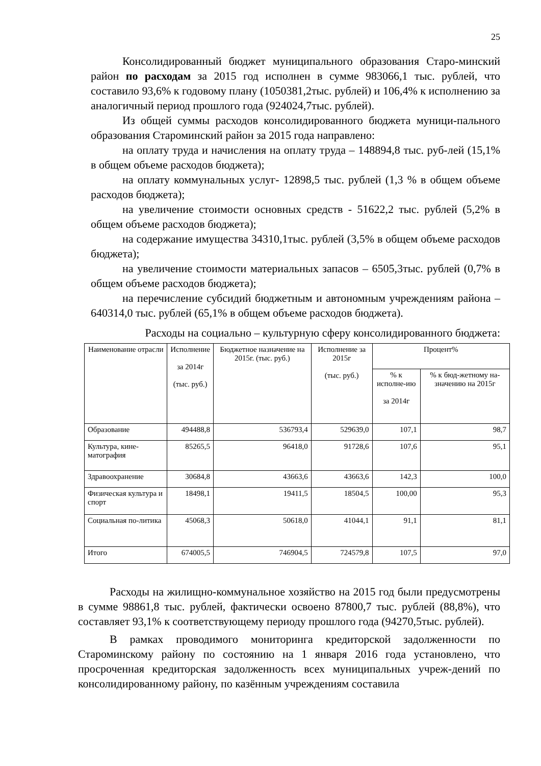25
Консолидированный бюджет муниципального образования Старо-минский район по расходам за 2015 год исполнен в сумме 983066,1 тыс. рублей, что составило 93,6% к годовому плану (1050381,2тыс. рублей) и 106,4% к исполнению за аналогичный период прошлого года (924024,7тыс. рублей).
Из общей суммы расходов консолидированного бюджета муници-пального образования Староминский район за 2015 года направлено:
на оплату труда и начисления на оплату труда – 148894,8 тыс. руб-лей (15,1% в общем объеме расходов бюджета);
на оплату коммунальных услуг- 12898,5 тыс. рублей (1,3 % в общем объеме расходов бюджета);
на увеличение стоимости основных средств - 51622,2 тыс. рублей (5,2% в общем объеме расходов бюджета);
на содержание имущества 34310,1тыс. рублей (3,5% в общем объеме расходов бюджета);
на увеличение стоимости материальных запасов – 6505,3тыс. рублей (0,7% в общем объеме расходов бюджета);
на перечисление субсидий бюджетным и автономным учреждениям района – 640314,0 тыс. рублей (65,1% в общем объеме расходов бюджета).
Расходы на социально – культурную сферу консолидированного бюджета:
| Наименование отрасли | Исполнение за 2014г (тыс. руб.) | Бюджетное назначение на 2015г. (тыс. руб.) | Исполнение за 2015г (тыс. руб.) | Процент% | |
| --- | --- | --- | --- | --- | --- |
| | | | | % к исполне-ию за 2014г | % к бюд-жетному на-значению на 2015г |
| Образование | 494488,8 | 536793,4 | 529639,0 | 107,1 | 98,7 |
| Культура, кине-матография | 85265,5 | 96418,0 | 91728,6 | 107,6 | 95,1 |
| Здравоохранение | 30684,8 | 43663,6 | 43663,6 | 142,3 | 100,0 |
| Физическая культура и спорт | 18498,1 | 19411,5 | 18504,5 | 100,00 | 95,3 |
| Социальная по-литика | 45068,3 | 50618,0 | 41044,1 | 91,1 | 81,1 |
| Итого | 674005,5 | 746904,5 | 724579,8 | 107,5 | 97,0 |
Расходы на жилищно-коммунальное хозяйство на 2015 год были предусмотрены в сумме 98861,8 тыс. рублей, фактически освоено 87800,7 тыс. рублей (88,8%), что составляет 93,1% к соответствующему периоду прошлого года (94270,5тыс. рублей).
В рамках проводимого мониторинга кредиторской задолженности по Староминскому району по состоянию на 1 января 2016 года установлено, что просроченная кредиторская задолженность всех муниципальных учреж-дений по консолидированному району, по казённым учреждениям составила